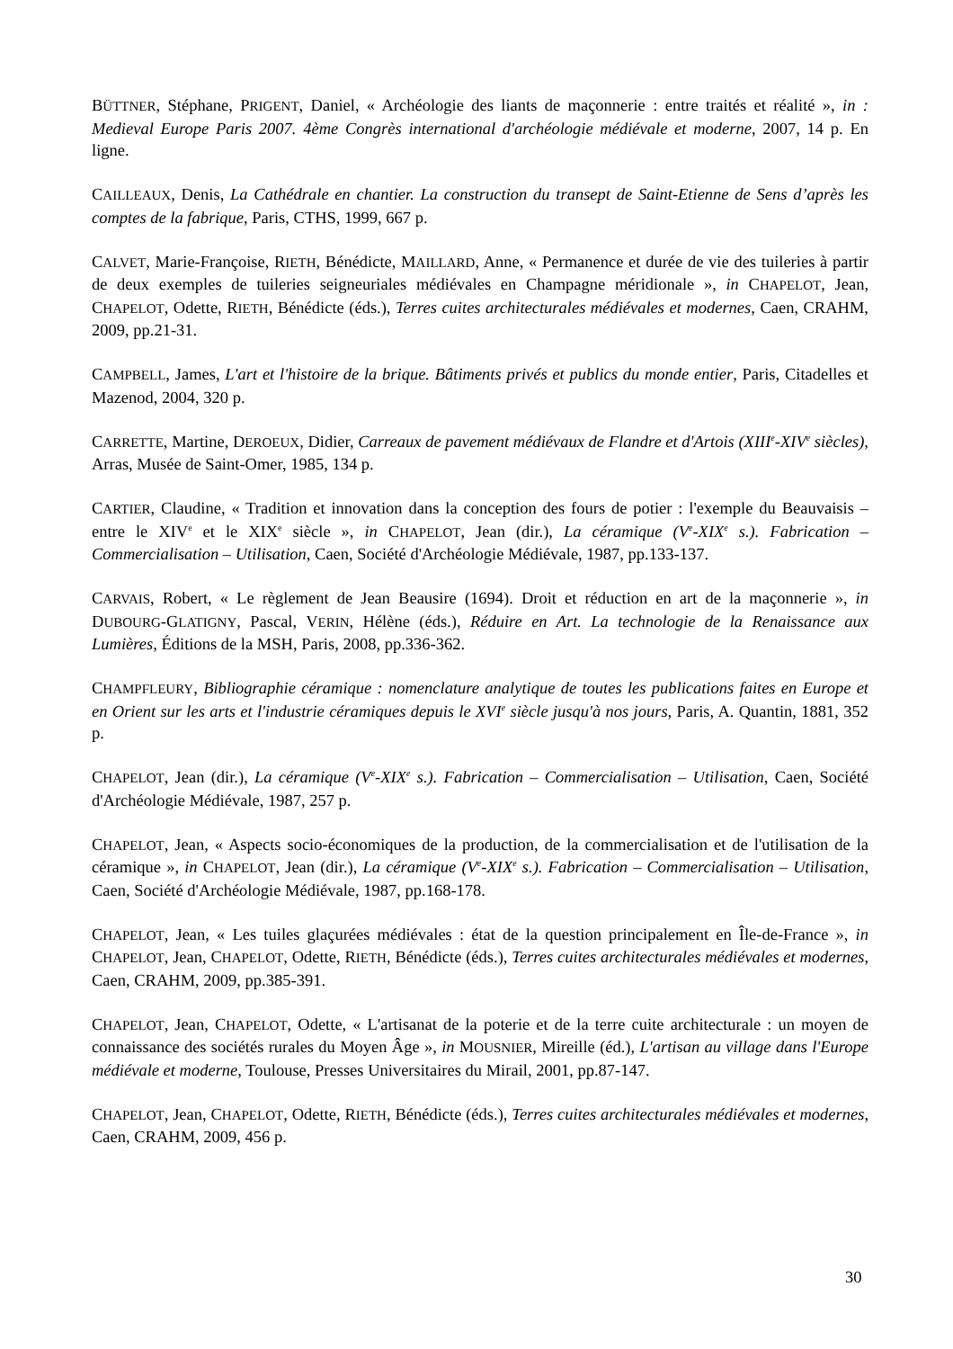BÜTTNER, Stéphane, PRIGENT, Daniel, « Archéologie des liants de maçonnerie : entre traités et réalité », in : Medieval Europe Paris 2007. 4ème Congrès international d'archéologie médiévale et moderne, 2007, 14 p. En ligne.
CAILLEAUX, Denis, La Cathédrale en chantier. La construction du transept de Saint-Etienne de Sens d’après les comptes de la fabrique, Paris, CTHS, 1999, 667 p.
CALVET, Marie-Françoise, RIETH, Bénédicte, MAILLARD, Anne, « Permanence et durée de vie des tuileries à partir de deux exemples de tuileries seigneuriales médiévales en Champagne méridionale », in CHAPELOT, Jean, CHAPELOT, Odette, RIETH, Bénédicte (éds.), Terres cuites architecturales médiévales et modernes, Caen, CRAHM, 2009, pp.21-31.
CAMPBELL, James, L'art et l'histoire de la brique. Bâtiments privés et publics du monde entier, Paris, Citadelles et Mazenod, 2004, 320 p.
CARRETTE, Martine, DEROEUX, Didier, Carreaux de pavement médiévaux de Flandre et d'Artois (XIII<sup>e</sup>-XIV<sup>e</sup> siècles), Arras, Musée de Saint-Omer, 1985, 134 p.
CARTIER, Claudine, « Tradition et innovation dans la conception des fours de potier : l'exemple du Beauvaisis – entre le XIV<sup>e</sup> et le XIX<sup>e</sup> siècle », in CHAPELOT, Jean (dir.), La céramique (V<sup>e</sup>-XIX<sup>e</sup> s.). Fabrication – Commercialisation – Utilisation, Caen, Société d'Archéologie Médiévale, 1987, pp.133-137.
CARVAIS, Robert, « Le règlement de Jean Beausire (1694). Droit et réduction en art de la maçonnerie », in DUBOURG-GLATIGNY, Pascal, VERIN, Hélène (éds.), Réduire en Art. La technologie de la Renaissance aux Lumières, Éditions de la MSH, Paris, 2008, pp.336-362.
CHAMPFLEURY, Bibliographie céramique : nomenclature analytique de toutes les publications faites en Europe et en Orient sur les arts et l'industrie céramiques depuis le XVI<sup>e</sup> siècle jusqu'à nos jours, Paris, A. Quantin, 1881, 352 p.
CHAPELOT, Jean (dir.), La céramique (V<sup>e</sup>-XIX<sup>e</sup> s.). Fabrication – Commercialisation – Utilisation, Caen, Société d'Archéologie Médiévale, 1987, 257 p.
CHAPELOT, Jean, « Aspects socio-économiques de la production, de la commercialisation et de l'utilisation de la céramique », in CHAPELOT, Jean (dir.), La céramique (V<sup>e</sup>-XIX<sup>e</sup> s.). Fabrication – Commercialisation – Utilisation, Caen, Société d'Archéologie Médiévale, 1987, pp.168-178.
CHAPELOT, Jean, « Les tuiles glaçurées médiévales : état de la question principalement en Île-de-France », in CHAPELOT, Jean, CHAPELOT, Odette, RIETH, Bénédicte (éds.), Terres cuites architecturales médiévales et modernes, Caen, CRAHM, 2009, pp.385-391.
CHAPELOT, Jean, CHAPELOT, Odette, « L'artisanat de la poterie et de la terre cuite architecturale : un moyen de connaissance des sociétés rurales du Moyen Âge », in MOUSNIER, Mireille (éd.), L'artisan au village dans l'Europe médiévale et moderne, Toulouse, Presses Universitaires du Mirail, 2001, pp.87-147.
CHAPELOT, Jean, CHAPELOT, Odette, RIETH, Bénédicte (éds.), Terres cuites architecturales médiévales et modernes, Caen, CRAHM, 2009, 456 p.
30